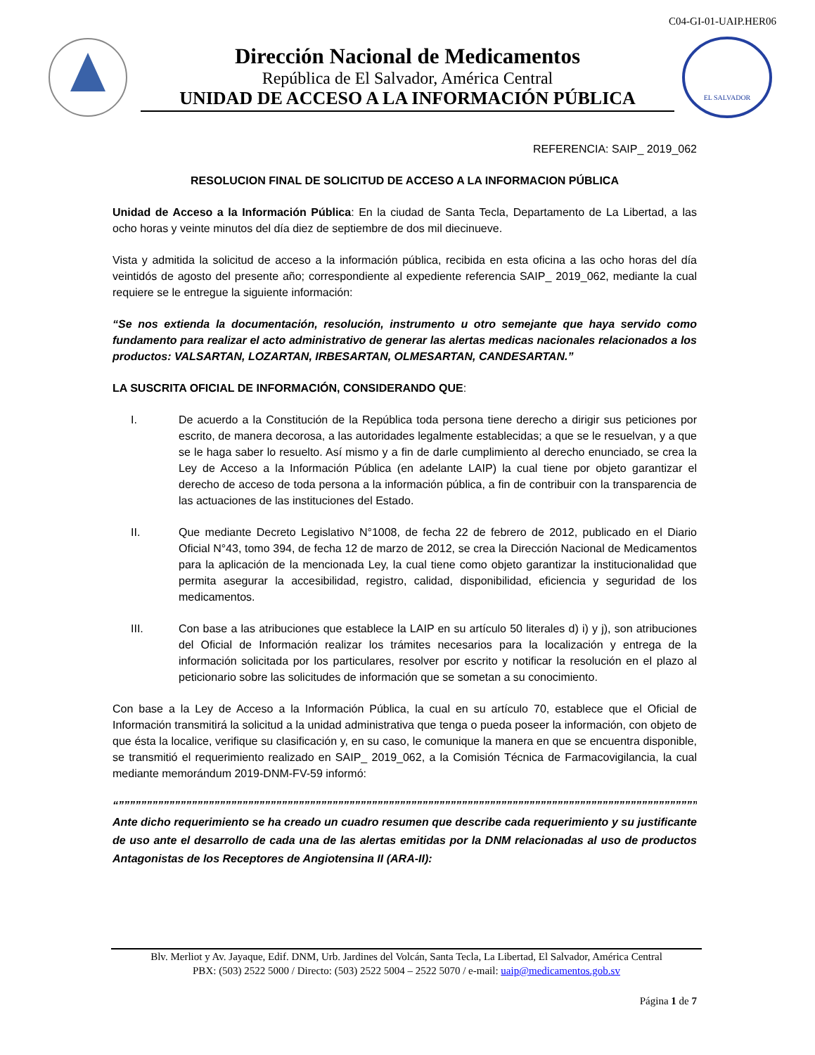C04-GI-01-UAIP.HER06
Dirección Nacional de Medicamentos
República de El Salvador, América Central
UNIDAD DE ACCESO A LA INFORMACIÓN PÚBLICA
EL SALVADOR
REFERENCIA: SAIP_ 2019_062
RESOLUCION FINAL DE SOLICITUD DE ACCESO A LA INFORMACION PÚBLICA
Unidad de Acceso a la Información Pública: En la ciudad de Santa Tecla, Departamento de La Libertad, a las ocho horas y veinte minutos del día diez de septiembre de dos mil diecinueve.
Vista y admitida la solicitud de acceso a la información pública, recibida en esta oficina a las ocho horas del día veintidós de agosto del presente año; correspondiente al expediente referencia SAIP_ 2019_062, mediante la cual requiere se le entregue la siguiente información:
“Se nos extienda la documentación, resolución, instrumento u otro semejante que haya servido como fundamento para realizar el acto administrativo de generar las alertas medicas nacionales relacionados a los productos: VALSARTAN, LOZARTAN, IRBESARTAN, OLMESARTAN, CANDESARTAN.”
LA SUSCRITA OFICIAL DE INFORMACIÓN, CONSIDERANDO QUE:
I. De acuerdo a la Constitución de la República toda persona tiene derecho a dirigir sus peticiones por escrito, de manera decorosa, a las autoridades legalmente establecidas; a que se le resuelvan, y a que se le haga saber lo resuelto. Así mismo y a fin de darle cumplimiento al derecho enunciado, se crea la Ley de Acceso a la Información Pública (en adelante LAIP) la cual tiene por objeto garantizar el derecho de acceso de toda persona a la información pública, a fin de contribuir con la transparencia de las actuaciones de las instituciones del Estado.
II. Que mediante Decreto Legislativo N°1008, de fecha 22 de febrero de 2012, publicado en el Diario Oficial N°43, tomo 394, de fecha 12 de marzo de 2012, se crea la Dirección Nacional de Medicamentos para la aplicación de la mencionada Ley, la cual tiene como objeto garantizar la institucionalidad que permita asegurar la accesibilidad, registro, calidad, disponibilidad, eficiencia y seguridad de los medicamentos.
III. Con base a las atribuciones que establece la LAIP en su artículo 50 literales d) i) y j), son atribuciones del Oficial de Información realizar los trámites necesarios para la localización y entrega de la información solicitada por los particulares, resolver por escrito y notificar la resolución en el plazo al peticionario sobre las solicitudes de información que se sometan a su conocimiento.
Con base a la Ley de Acceso a la Información Pública, la cual en su artículo 70, establece que el Oficial de Información transmitirá la solicitud a la unidad administrativa que tenga o pueda poseer la información, con objeto de que ésta la localice, verifique su clasificación y, en su caso, le comunique la manera en que se encuentra disponible, se transmitió el requerimiento realizado en SAIP_ 2019_062, a la Comisión Técnica de Farmacovigilancia, la cual mediante memorándum 2019-DNM-FV-59 informó:
“”””””””””””””””””””””””””””””””””””””””””””””””””””””””””””””””””””””””””””””””””””””””””””””””””””””””””””””””””””””””””””””””””””””””””””””””
Ante dicho requerimiento se ha creado un cuadro resumen que describe cada requerimiento y su justificante de uso ante el desarrollo de cada una de las alertas emitidas por la DNM relacionadas al uso de productos Antagonistas de los Receptores de Angiotensina II (ARA-II):
Blv. Merliot y Av. Jayaque, Edif. DNM, Urb. Jardines del Volcán, Santa Tecla, La Libertad, El Salvador, América Central
PBX: (503) 2522 5000 / Directo: (503) 2522 5004 – 2522 5070 / e-mail: uaip@medicamentos.gob.sv
Página 1 de 7